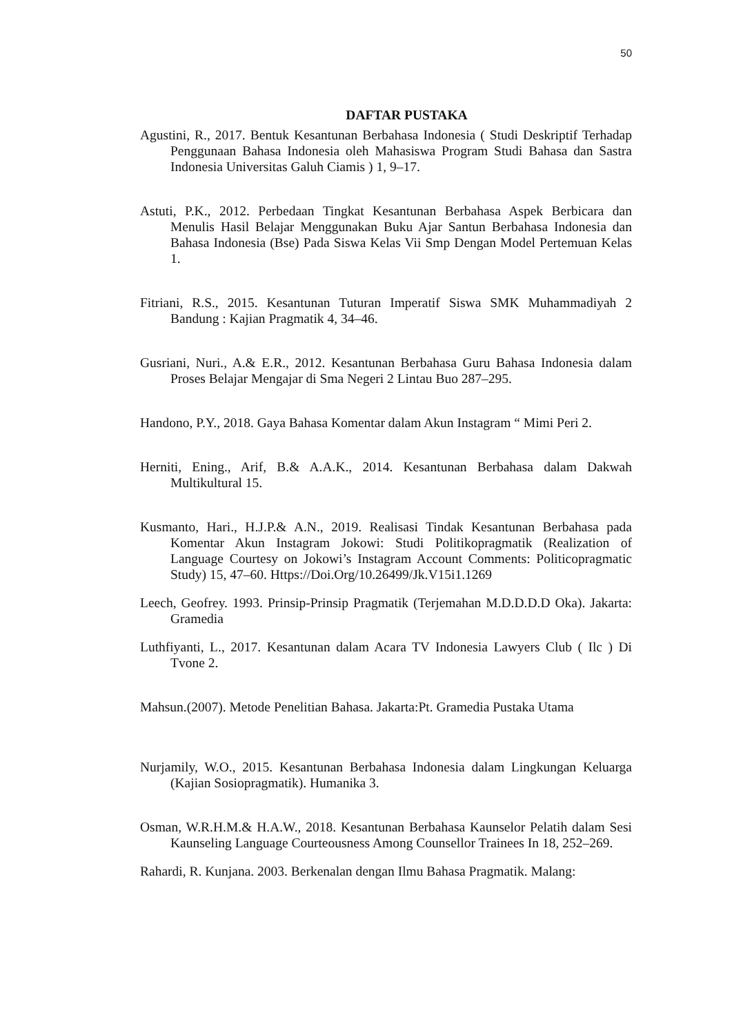50
DAFTAR PUSTAKA
Agustini, R., 2017. Bentuk Kesantunan Berbahasa Indonesia ( Studi Deskriptif Terhadap Penggunaan Bahasa Indonesia oleh Mahasiswa Program Studi Bahasa dan Sastra Indonesia Universitas Galuh Ciamis ) 1, 9–17.
Astuti, P.K., 2012. Perbedaan Tingkat Kesantunan Berbahasa Aspek Berbicara dan Menulis Hasil Belajar Menggunakan Buku Ajar Santun Berbahasa Indonesia dan Bahasa Indonesia (Bse) Pada Siswa Kelas Vii Smp Dengan Model Pertemuan Kelas 1.
Fitriani, R.S., 2015. Kesantunan Tuturan Imperatif Siswa SMK Muhammadiyah 2 Bandung : Kajian Pragmatik 4, 34–46.
Gusriani, Nuri., A.& E.R., 2012. Kesantunan Berbahasa Guru Bahasa Indonesia dalam Proses Belajar Mengajar di Sma Negeri 2 Lintau Buo 287–295.
Handono, P.Y., 2018. Gaya Bahasa Komentar dalam Akun Instagram “ Mimi Peri 2.
Herniti, Ening., Arif, B.& A.A.K., 2014. Kesantunan Berbahasa dalam Dakwah Multikultural 15.
Kusmanto, Hari., H.J.P.& A.N., 2019. Realisasi Tindak Kesantunan Berbahasa pada Komentar Akun Instagram Jokowi: Studi Politikopragmatik (Realization of Language Courtesy on Jokowi’s Instagram Account Comments: Politicopragmatic Study) 15, 47–60. Https://Doi.Org/10.26499/Jk.V15i1.1269
Leech, Geofrey. 1993. Prinsip-Prinsip Pragmatik (Terjemahan M.D.D.D.D Oka). Jakarta: Gramedia
Luthfiyanti, L., 2017. Kesantunan dalam Acara TV Indonesia Lawyers Club ( Ilc ) Di Tvone 2.
Mahsun.(2007). Metode Penelitian Bahasa. Jakarta:Pt. Gramedia Pustaka Utama
Nurjamily, W.O., 2015. Kesantunan Berbahasa Indonesia dalam Lingkungan Keluarga (Kajian Sosiopragmatik). Humanika 3.
Osman, W.R.H.M.& H.A.W., 2018. Kesantunan Berbahasa Kaunselor Pelatih dalam Sesi Kaunseling Language Courteousness Among Counsellor Trainees In 18, 252–269.
Rahardi, R. Kunjana. 2003. Berkenalan dengan Ilmu Bahasa Pragmatik. Malang: